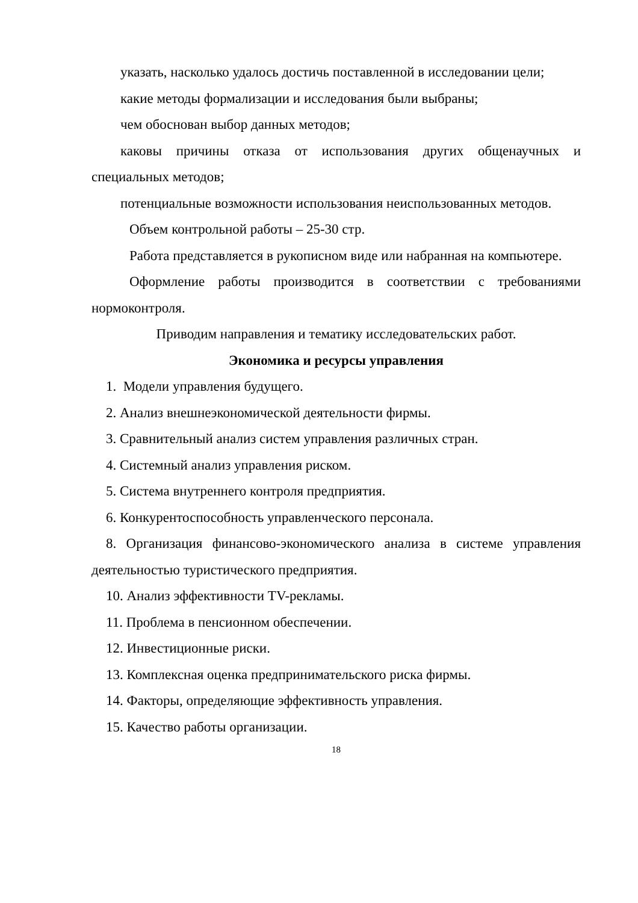указать, насколько удалось достичь поставленной в исследовании цели;
какие методы формализации и исследования были выбраны;
чем обоснован выбор данных методов;
каковы причины отказа от использования других общенаучных и специальных методов;
потенциальные возможности использования неиспользованных методов.
Объем контрольной работы – 25-30 стр.
Работа представляется в рукописном виде или набранная на компьютере.
Оформление работы производится в соответствии с требованиями нормоконтроля.
Приводим направления и тематику исследовательских работ.
Экономика и ресурсы управления
1. Модели управления будущего.
2. Анализ внешнеэкономической деятельности фирмы.
3. Сравнительный анализ систем управления различных стран.
4. Системный анализ управления риском.
5. Система внутреннего контроля предприятия.
6. Конкурентоспособность управленческого персонала.
8. Организация финансово-экономического анализа в системе управления деятельностью туристического предприятия.
10. Анализ эффективности TV-рекламы.
11. Проблема в пенсионном обеспечении.
12. Инвестиционные риски.
13. Комплексная оценка предпринимательского риска фирмы.
14. Факторы, определяющие эффективность управления.
15. Качество работы организации.
18